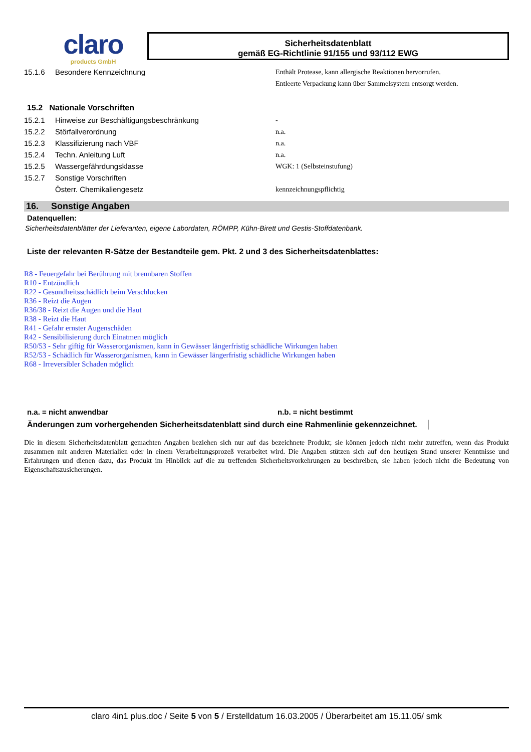claro
products GmbH
Sicherheitsdatenblatt
gemäß EG-Richtlinie 91/155 und 93/112 EWG
15.1.6 Besondere Kennzeichnung Enthält Protease, kann allergische Reaktionen hervorrufen.
Entleerte Verpackung kann über Sammelsystem entsorgt werden.
15.2 Nationale Vorschriften
15.2.1 Hinweise zur Beschäftigungsbeschränkung -
15.2.2 Störfallverordnung n.a.
15.2.3 Klassifizierung nach VBF n.a.
15.2.4 Techn. Anleitung Luft n.a.
15.2.5 Wassergefährdungsklasse WGK: 1 (Selbsteinstufung)
15.2.7 Sonstige Vorschriften
Österr. Chemikaliengesetz kennzeichnungspflichtig
16. Sonstige Angaben
Datenquellen:
Sicherheitsdatenblätter der Lieferanten, eigene Labordaten, RÖMPP, Kühn-Birett und Gestis-Stoffdatenbank.
Liste der relevanten R-Sätze der Bestandteile gem. Pkt. 2 und 3 des Sicherheitsdatenblattes:
R8 - Feuergefahr bei Berührung mit brennbaren Stoffen
R10 - Entzündlich
R22 - Gesundheitsschädlich beim Verschlucken
R36 - Reizt die Augen
R36/38 - Reizt die Augen und die Haut
R38 - Reizt die Haut
R41 - Gefahr ernster Augenschäden
R42 - Sensibilisierung durch Einatmen möglich
R50/53 - Sehr giftig für Wasserorganismen, kann in Gewässer längerfristig schädliche Wirkungen haben
R52/53 - Schädlich für Wasserorganismen, kann in Gewässer längerfristig schädliche Wirkungen haben
R68 - Irreversibler Schaden möglich
n.a. = nicht anwendbar n.b. = nicht bestimmt
Änderungen zum vorhergehenden Sicherheitsdatenblatt sind durch eine Rahmenlinie gekennzeichnet. │
Die in diesem Sicherheitsdatenblatt gemachten Angaben beziehen sich nur auf das bezeichnete Produkt; sie können jedoch nicht mehr zutreffen, wenn das Produkt zusammen mit anderen Materialien oder in einem Verarbeitungsprozeß verarbeitet wird. Die Angaben stützen sich auf den heutigen Stand unserer Kenntnisse und Erfahrungen und dienen dazu, das Produkt im Hinblick auf die zu treffenden Sicherheitsvorkehrungen zu beschreiben, sie haben jedoch nicht die Bedeutung von Eigenschaftszusicherungen.
claro 4in1 plus.doc / Seite 5 von 5 / Erstelldatum 16.03.2005 / Überarbeitet am 15.11.05/ smk